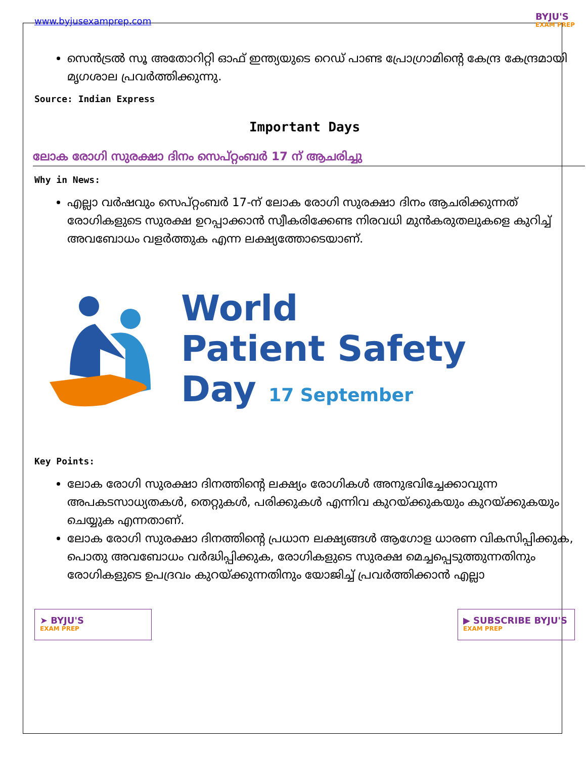www.byjusexamprep.com
BYJU'S
EXAM PREP
സെൻട്രൽ സൂ അതോറിറ്റി ഓഫ് ഇന്ത്യയുടെ റെഡ് പാണ്ട പ്രോഗ്രാമിന്റെ കേന്ദ്ര കേന്ദ്രമായി മൃഗശാല പ്രവർത്തിക്കുന്നു.
Source: Indian Express
Important Days
ലോക രോഗി സുരക്ഷാ ദിനം സെപ്റ്റംബർ 17 ന് ആചരിച്ചു
Why in News:
എല്ലാ വർഷവും സെപ്റ്റംബർ 17-ന് ലോക രോഗി സുരക്ഷാ ദിനം ആചരിക്കുന്നത് രോഗികളുടെ സുരക്ഷ ഉറപ്പാക്കാൻ സ്വീകരിക്കേണ്ട നിരവധി മുൻകരുതലുകളെ കുറിച്ച് അവബോധം വളർത്തുക എന്ന ലക്ഷ്യത്തോടെയാണ്.
World
Patient Safety
Day 17 September
Key Points:
ലോക രോഗി സുരക്ഷാ ദിനത്തിന്റെ ലക്ഷ്യം രോഗികൾ അനുഭവിച്ചേക്കാവുന്ന അപകടസാധ്യതകൾ, തെറ്റുകൾ, പരിക്കുകൾ എന്നിവ കുറയ്ക്കുകയും കുറയ്ക്കുകയും ചെയ്യുക എന്നതാണ്.
ലോക രോഗി സുരക്ഷാ ദിനത്തിന്റെ പ്രധാന ലക്ഷ്യങ്ങൾ ആഗോള ധാരണ വികസിപ്പിക്കുക, പൊതു അവബോധം വർദ്ധിപ്പിക്കുക, രോഗികളുടെ സുരക്ഷ മെച്ചപ്പെടുത്തുന്നതിനും രോഗികളുടെ ഉപദ്രവം കുറയ്ക്കുന്നതിനും യോജിച്ച് പ്രവർത്തിക്കാൻ എല്ലാ
➤ BYJU'S
EXAM PREP
▶ SUBSCRIBE BYJU'S
EXAM PREP